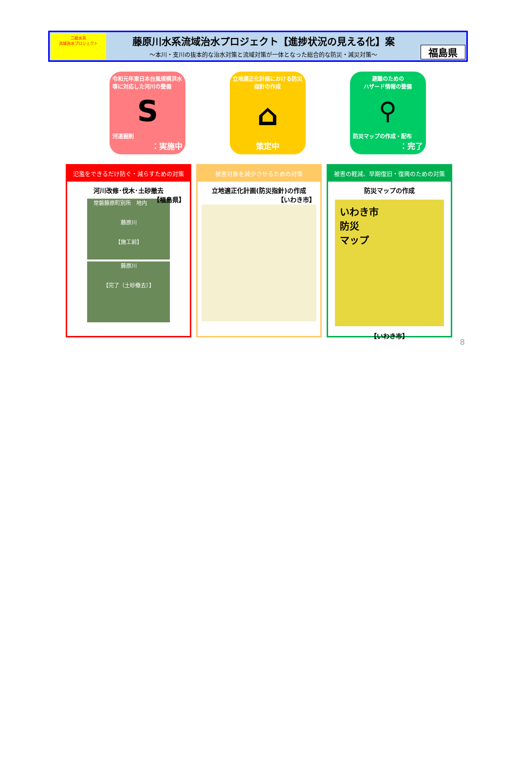二級水系
流域治水プロジェクト
藤原川水系流域治水プロジェクト【進捗状況の見える化】案
～本川・支川の抜本的な治水対策と流域対策が一体となった総合的な防災・減災対策～
福島県
令和元年東日本台風規模洪水等に対応した河川の整備
S
河道掘削
：実施中
立地適正化計画における防災指針の作成
⌂
策定中
避難のための
ハザード情報の整備
⚲
防災マップの作成・配布
：完了
氾濫をできるだけ防ぐ・減らすための対策
河川改修･伐木･土砂撤去
【福島県】
常磐藤原町別所　地内
藤原川
【施工前】
藤原川
【完了（土砂撤去）】
被害対象を減少させるための対策
立地適正化計画(防災指針)の作成
【いわき市】
被害の軽減、早期復旧・復興のための対策
防災マップの作成
いわき市
防災
マップ
【いわき市】
8